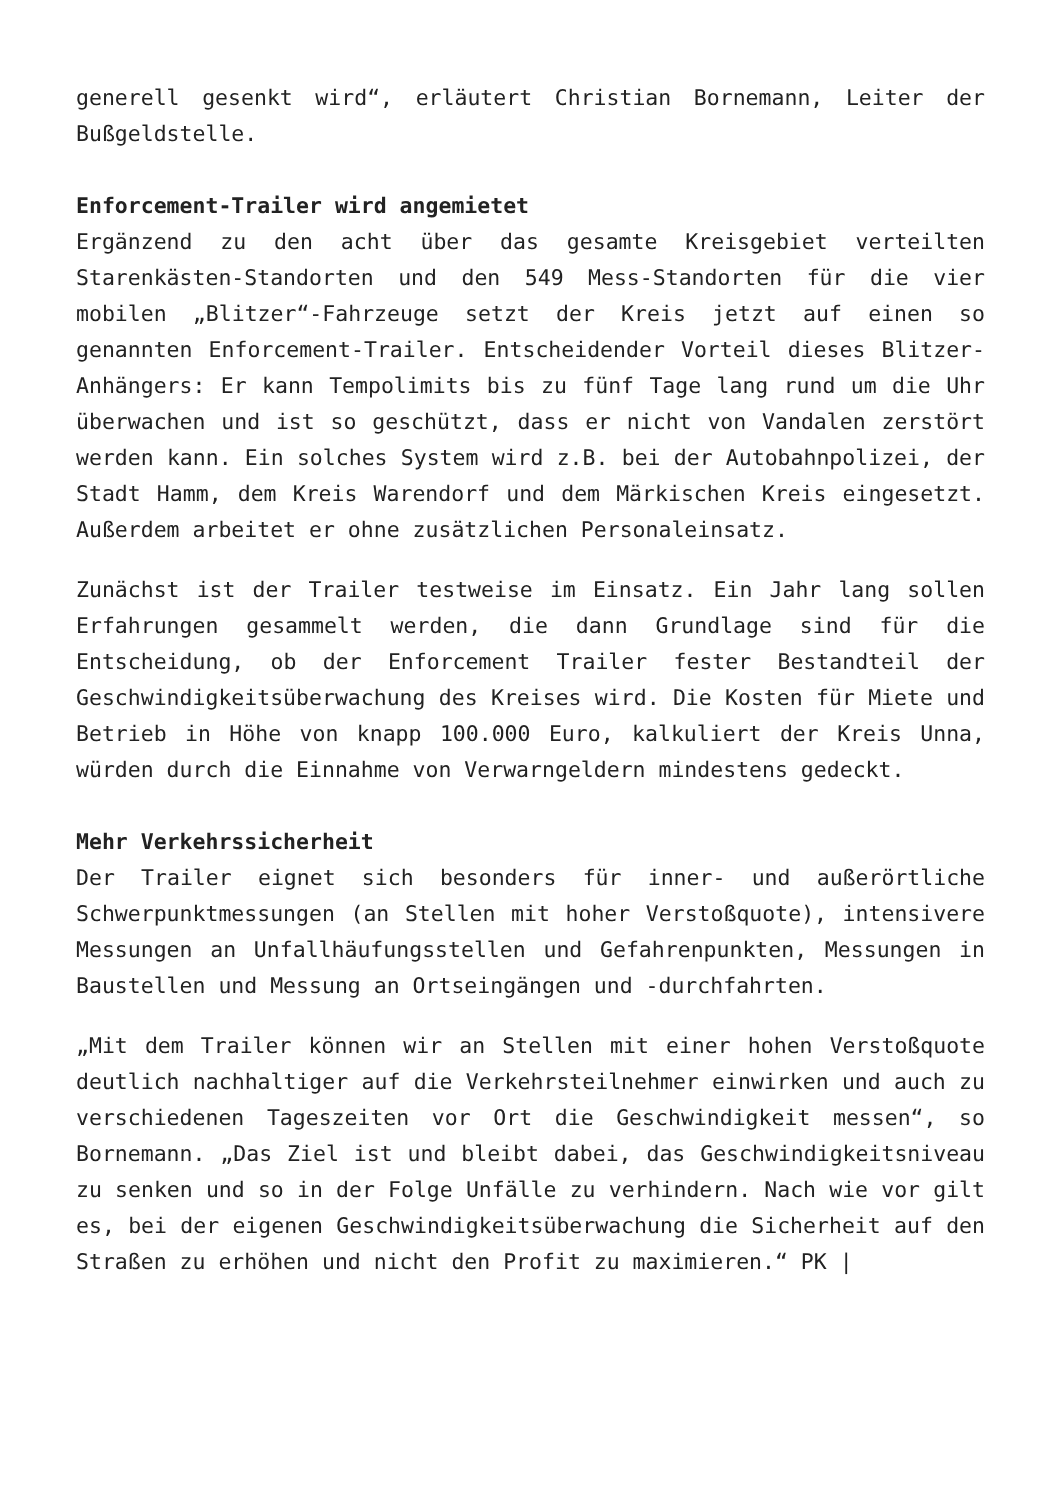generell gesenkt wird“, erläutert Christian Bornemann, Leiter der Bußgeldstelle.
Enforcement-Trailer wird angemietet
Ergänzend zu den acht über das gesamte Kreisgebiet verteilten Starenkästen-Standorten und den 549 Mess-Standorten für die vier mobilen „Blitzer“-Fahrzeuge setzt der Kreis jetzt auf einen so genannten Enforcement-Trailer. Entscheidender Vorteil dieses Blitzer-Anhängers: Er kann Tempolimits bis zu fünf Tage lang rund um die Uhr überwachen und ist so geschützt, dass er nicht von Vandalen zerstört werden kann. Ein solches System wird z.B. bei der Autobahnpolizei, der Stadt Hamm, dem Kreis Warendorf und dem Märkischen Kreis eingesetzt. Außerdem arbeitet er ohne zusätzlichen Personaleinsatz.
Zunächst ist der Trailer testweise im Einsatz. Ein Jahr lang sollen Erfahrungen gesammelt werden, die dann Grundlage sind für die Entscheidung, ob der Enforcement Trailer fester Bestandteil der Geschwindigkeitsüberwachung des Kreises wird. Die Kosten für Miete und Betrieb in Höhe von knapp 100.000 Euro, kalkuliert der Kreis Unna, würden durch die Einnahme von Verwarngeldern mindestens gedeckt.
Mehr Verkehrssicherheit
Der Trailer eignet sich besonders für inner- und außerörtliche Schwerpunktmessungen (an Stellen mit hoher Verstoßquote), intensivere Messungen an Unfallhäufungsstellen und Gefahrenpunkten, Messungen in Baustellen und Messung an Ortseingängen und -durchfahrten.
„Mit dem Trailer können wir an Stellen mit einer hohen Verstoßquote deutlich nachhaltiger auf die Verkehrsteilnehmer einwirken und auch zu verschiedenen Tageszeiten vor Ort die Geschwindigkeit messen“, so Bornemann. „Das Ziel ist und bleibt dabei, das Geschwindigkeitsniveau zu senken und so in der Folge Unfälle zu verhindern. Nach wie vor gilt es, bei der eigenen Geschwindigkeitsüberwachung die Sicherheit auf den Straßen zu erhöhen und nicht den Profit zu maximieren.“ PK |